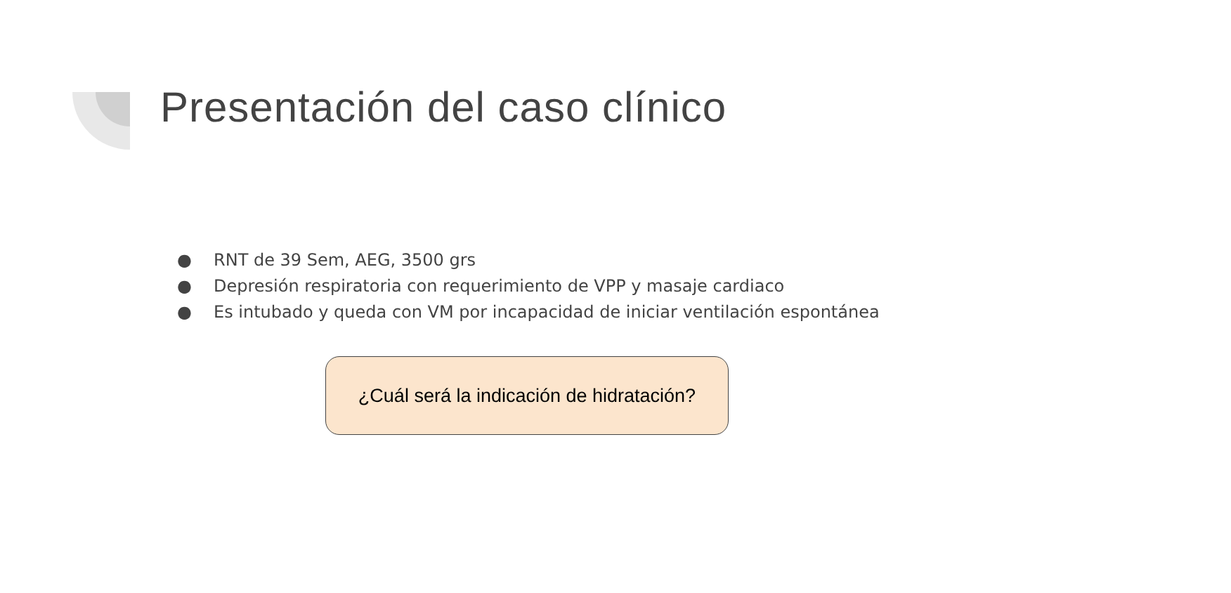Presentación del caso clínico
● RNT de 39 Sem, AEG, 3500 grs
● Depresión respiratoria con requerimiento de VPP y masaje cardiaco
● Es intubado y queda con VM por incapacidad de iniciar ventilación espontánea
¿Cuál será la indicación de hidratación?